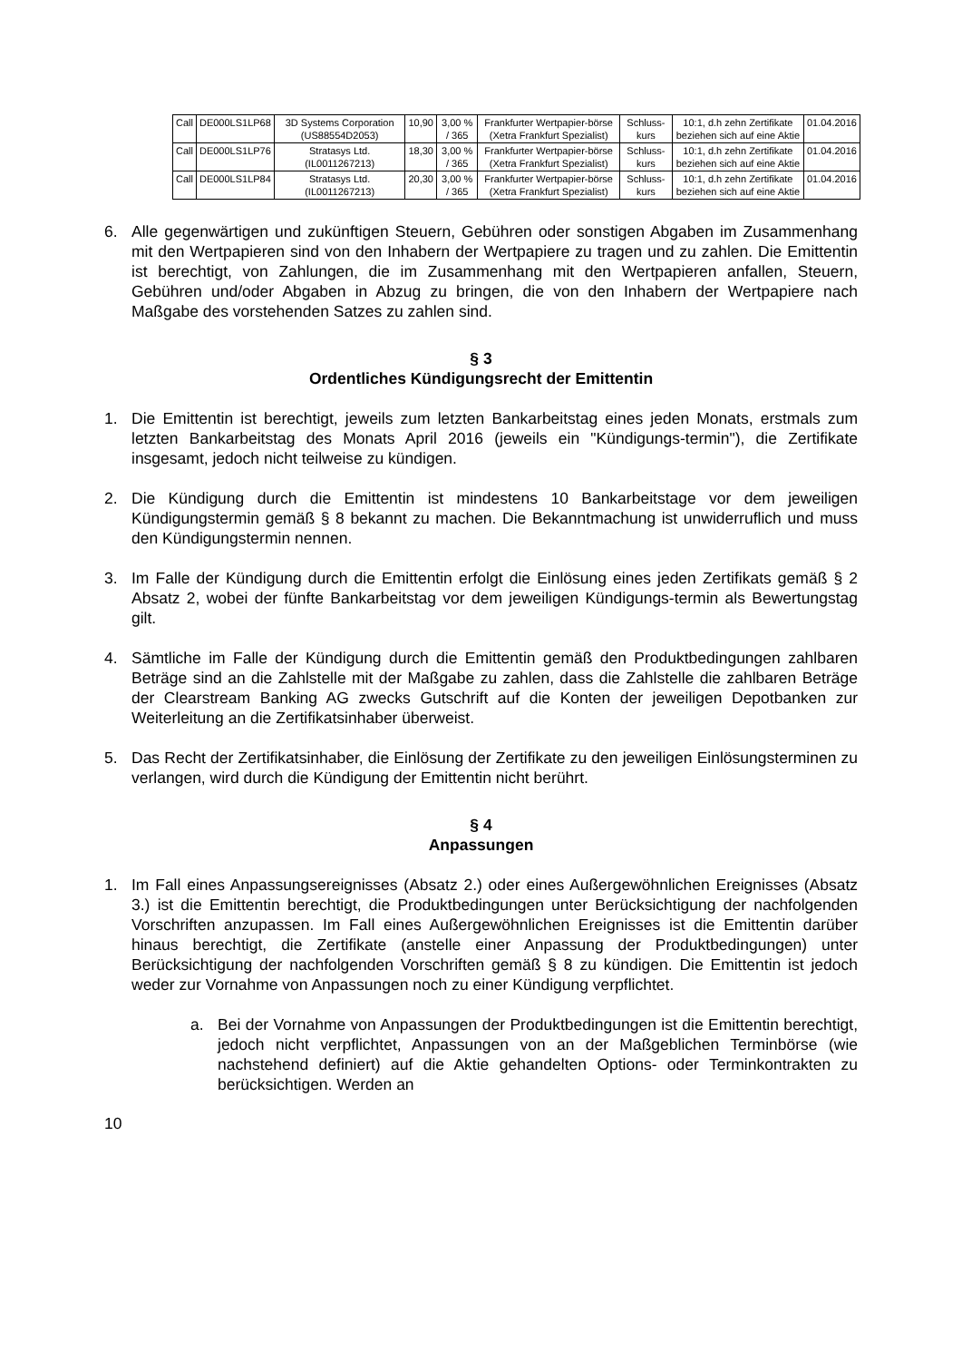| Call | DE000LS1LP68 | 3D Systems Corporation (US88554D2053) | 10,90 | 3,00 % / 365 | Frankfurter Wertpapier-börse (Xetra Frankfurt Spezialist) | Schluss-kurs | 10:1, d.h zehn Zertifikate beziehen sich auf eine Aktie | 01.04.2016 |
| Call | DE000LS1LP76 | Stratasys Ltd. (IL0011267213) | 18,30 | 3,00 % / 365 | Frankfurter Wertpapier-börse (Xetra Frankfurt Spezialist) | Schluss-kurs | 10:1, d.h zehn Zertifikate beziehen sich auf eine Aktie | 01.04.2016 |
| Call | DE000LS1LP84 | Stratasys Ltd. (IL0011267213) | 20,30 | 3,00 % / 365 | Frankfurter Wertpapier-börse (Xetra Frankfurt Spezialist) | Schluss-kurs | 10:1, d.h zehn Zertifikate beziehen sich auf eine Aktie | 01.04.2016 |
6. Alle gegenwärtigen und zukünftigen Steuern, Gebühren oder sonstigen Abgaben im Zusammenhang mit den Wertpapieren sind von den Inhabern der Wertpapiere zu tragen und zu zahlen. Die Emittentin ist berechtigt, von Zahlungen, die im Zusammenhang mit den Wertpapieren anfallen, Steuern, Gebühren und/oder Abgaben in Abzug zu bringen, die von den Inhabern der Wertpapiere nach Maßgabe des vorstehenden Satzes zu zahlen sind.
§ 3
Ordentliches Kündigungsrecht der Emittentin
1. Die Emittentin ist berechtigt, jeweils zum letzten Bankarbeitstag eines jeden Monats, erstmals zum letzten Bankarbeitstag des Monats April 2016 (jeweils ein "Kündigungs-termin"), die Zertifikate insgesamt, jedoch nicht teilweise zu kündigen.
2. Die Kündigung durch die Emittentin ist mindestens 10 Bankarbeitstage vor dem jeweiligen Kündigungstermin gemäß § 8 bekannt zu machen. Die Bekanntmachung ist unwiderruflich und muss den Kündigungstermin nennen.
3. Im Falle der Kündigung durch die Emittentin erfolgt die Einlösung eines jeden Zertifikats gemäß § 2 Absatz 2, wobei der fünfte Bankarbeitstag vor dem jeweiligen Kündigungs-termin als Bewertungstag gilt.
4. Sämtliche im Falle der Kündigung durch die Emittentin gemäß den Produktbedingungen zahlbaren Beträge sind an die Zahlstelle mit der Maßgabe zu zahlen, dass die Zahlstelle die zahlbaren Beträge der Clearstream Banking AG zwecks Gutschrift auf die Konten der jeweiligen Depotbanken zur Weiterleitung an die Zertifikatsinhaber überweist.
5. Das Recht der Zertifikatsinhaber, die Einlösung der Zertifikate zu den jeweiligen Einlösungsterminen zu verlangen, wird durch die Kündigung der Emittentin nicht berührt.
§ 4
Anpassungen
1. Im Fall eines Anpassungsereignisses (Absatz 2.) oder eines Außergewöhnlichen Ereignisses (Absatz 3.) ist die Emittentin berechtigt, die Produktbedingungen unter Berücksichtigung der nachfolgenden Vorschriften anzupassen. Im Fall eines Außergewöhnlichen Ereignisses ist die Emittentin darüber hinaus berechtigt, die Zertifikate (anstelle einer Anpassung der Produktbedingungen) unter Berücksichtigung der nachfolgenden Vorschriften gemäß § 8 zu kündigen. Die Emittentin ist jedoch weder zur Vornahme von Anpassungen noch zu einer Kündigung verpflichtet.
a. Bei der Vornahme von Anpassungen der Produktbedingungen ist die Emittentin berechtigt, jedoch nicht verpflichtet, Anpassungen von an der Maßgeblichen Terminbörse (wie nachstehend definiert) auf die Aktie gehandelten Options- oder Terminkontrakten zu berücksichtigen. Werden an
10